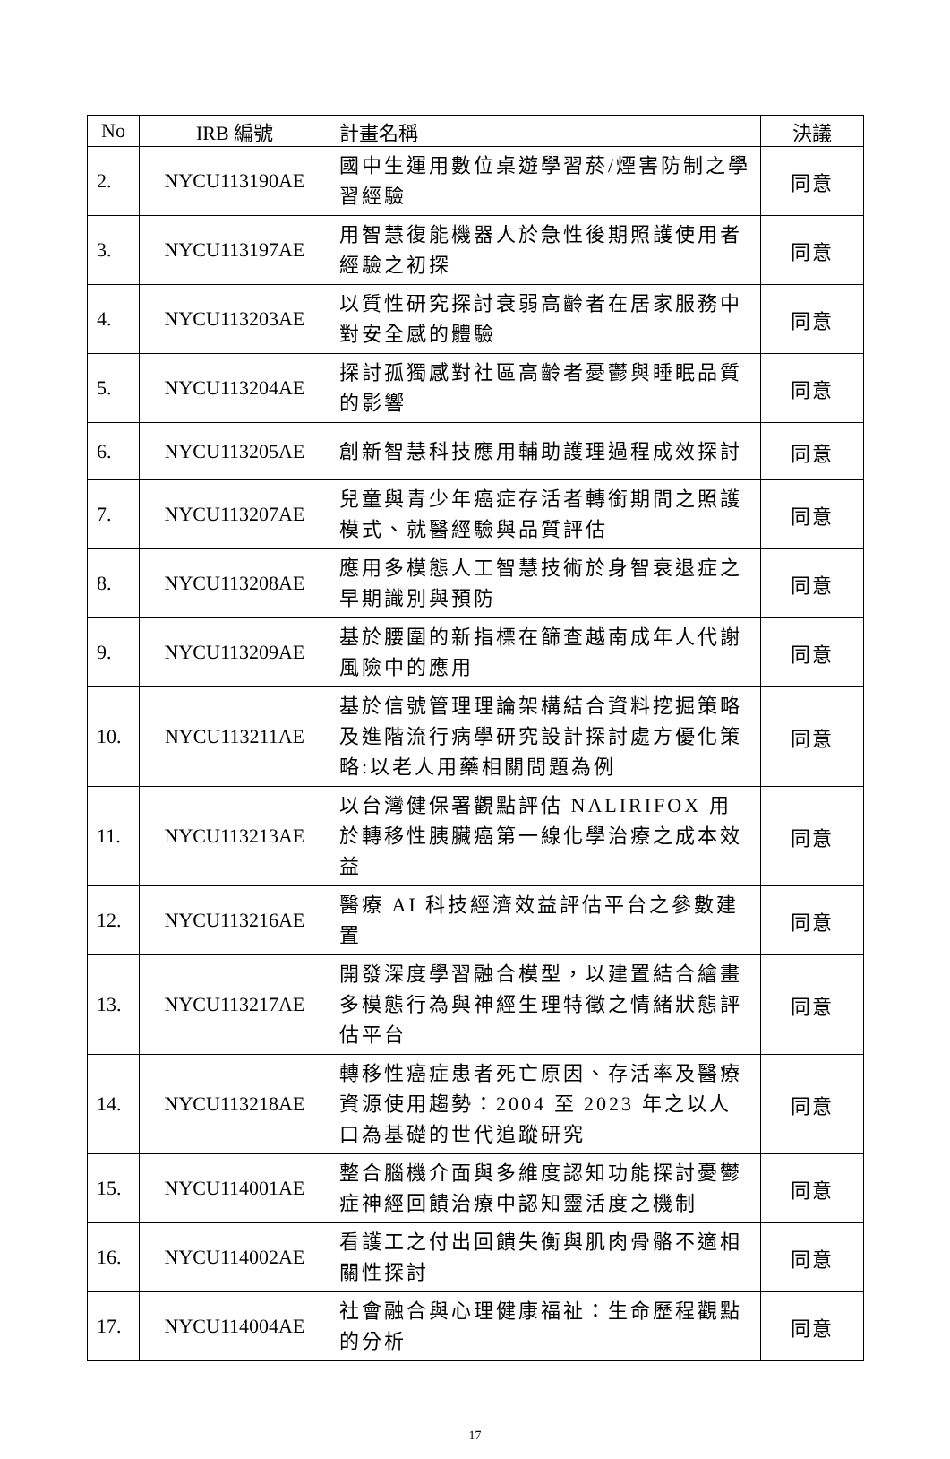| No | IRB 編號 | 計畫名稱 | 決議 |
| --- | --- | --- | --- |
| 2. | NYCU113190AE | 國中生運用數位桌遊學習菸/煙害防制之學習經驗 | 同意 |
| 3. | NYCU113197AE | 用智慧復能機器人於急性後期照護使用者經驗之初探 | 同意 |
| 4. | NYCU113203AE | 以質性研究探討衰弱高齡者在居家服務中對安全感的體驗 | 同意 |
| 5. | NYCU113204AE | 探討孤獨感對社區高齡者憂鬱與睡眠品質的影響 | 同意 |
| 6. | NYCU113205AE | 創新智慧科技應用輔助護理過程成效探討 | 同意 |
| 7. | NYCU113207AE | 兒童與青少年癌症存活者轉銜期間之照護模式、就醫經驗與品質評估 | 同意 |
| 8. | NYCU113208AE | 應用多模態人工智慧技術於身智衰退症之早期識別與預防 | 同意 |
| 9. | NYCU113209AE | 基於腰圍的新指標在篩查越南成年人代謝風險中的應用 | 同意 |
| 10. | NYCU113211AE | 基於信號管理理論架構結合資料挖掘策略及進階流行病學研究設計探討處方優化策略:以老人用藥相關問題為例 | 同意 |
| 11. | NYCU113213AE | 以台灣健保署觀點評估 NALIRIFOX 用於轉移性胰臟癌第一線化學治療之成本效益 | 同意 |
| 12. | NYCU113216AE | 醫療 AI 科技經濟效益評估平台之參數建置 | 同意 |
| 13. | NYCU113217AE | 開發深度學習融合模型，以建置結合繪畫多模態行為與神經生理特徵之情緒狀態評估平台 | 同意 |
| 14. | NYCU113218AE | 轉移性癌症患者死亡原因、存活率及醫療資源使用趨勢：2004 至 2023 年之以人口為基礎的世代追蹤研究 | 同意 |
| 15. | NYCU114001AE | 整合腦機介面與多維度認知功能探討憂鬱症神經回饋治療中認知靈活度之機制 | 同意 |
| 16. | NYCU114002AE | 看護工之付出回饋失衡與肌肉骨骼不適相關性探討 | 同意 |
| 17. | NYCU114004AE | 社會融合與心理健康福祉：生命歷程觀點的分析 | 同意 |
17